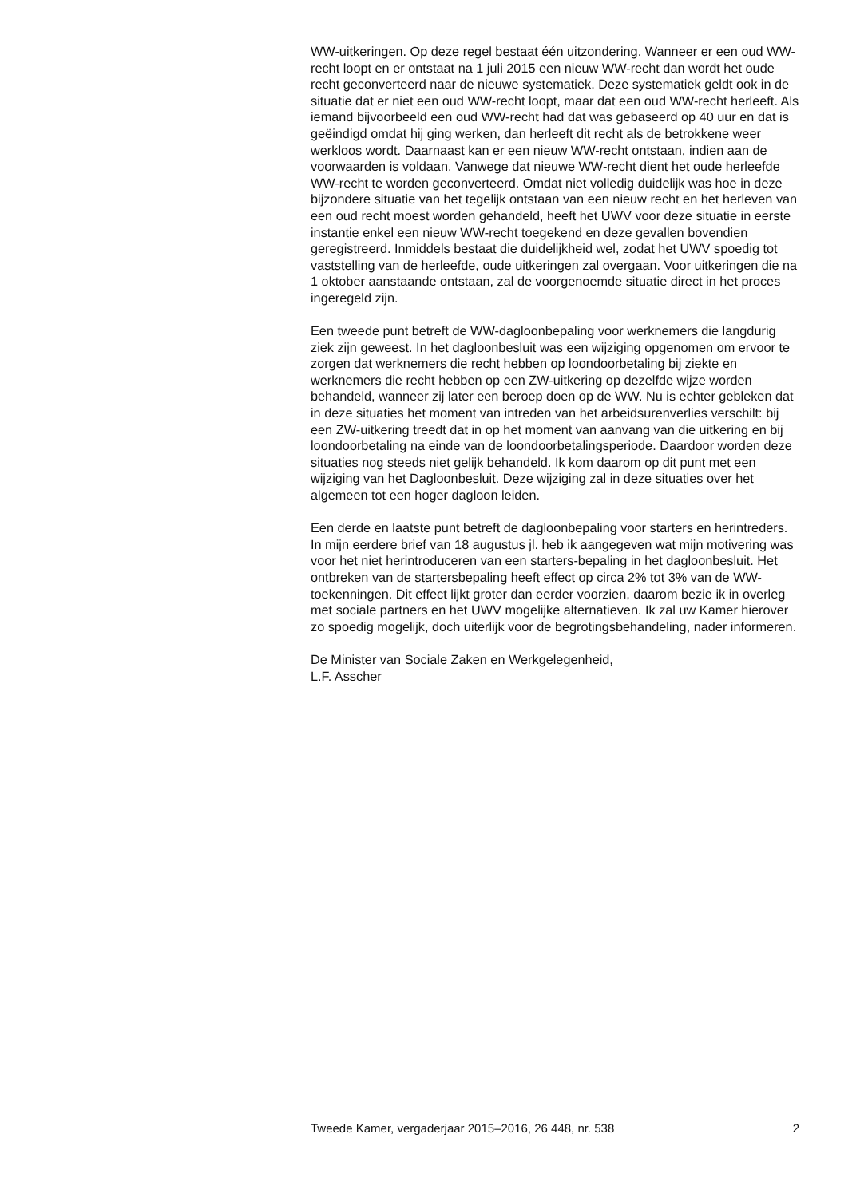WW-uitkeringen. Op deze regel bestaat één uitzondering. Wanneer er een oud WW-recht loopt en er ontstaat na 1 juli 2015 een nieuw WW-recht dan wordt het oude recht geconverteerd naar de nieuwe systematiek. Deze systematiek geldt ook in de situatie dat er niet een oud WW-recht loopt, maar dat een oud WW-recht herleeft. Als iemand bijvoorbeeld een oud WW-recht had dat was gebaseerd op 40 uur en dat is geëindigd omdat hij ging werken, dan herleeft dit recht als de betrokkene weer werkloos wordt. Daarnaast kan er een nieuw WW-recht ontstaan, indien aan de voorwaarden is voldaan. Vanwege dat nieuwe WW-recht dient het oude herleefde WW-recht te worden geconverteerd. Omdat niet volledig duidelijk was hoe in deze bijzondere situatie van het tegelijk ontstaan van een nieuw recht en het herleven van een oud recht moest worden gehandeld, heeft het UWV voor deze situatie in eerste instantie enkel een nieuw WW-recht toegekend en deze gevallen bovendien geregistreerd. Inmiddels bestaat die duidelijkheid wel, zodat het UWV spoedig tot vaststelling van de herleefde, oude uitkeringen zal overgaan. Voor uitkeringen die na 1 oktober aanstaande ontstaan, zal de voorgenoemde situatie direct in het proces ingeregeld zijn.
Een tweede punt betreft de WW-dagloonbepaling voor werknemers die langdurig ziek zijn geweest. In het dagloonbesluit was een wijziging opgenomen om ervoor te zorgen dat werknemers die recht hebben op loondoorbetaling bij ziekte en werknemers die recht hebben op een ZW-uitkering op dezelfde wijze worden behandeld, wanneer zij later een beroep doen op de WW. Nu is echter gebleken dat in deze situaties het moment van intreden van het arbeidsurenverlies verschilt: bij een ZW-uitkering treedt dat in op het moment van aanvang van die uitkering en bij loondoorbetaling na einde van de loondoorbetalingsperiode. Daardoor worden deze situaties nog steeds niet gelijk behandeld. Ik kom daarom op dit punt met een wijziging van het Dagloonbesluit. Deze wijziging zal in deze situaties over het algemeen tot een hoger dagloon leiden.
Een derde en laatste punt betreft de dagloonbepaling voor starters en herintreders. In mijn eerdere brief van 18 augustus jl. heb ik aangegeven wat mijn motivering was voor het niet herintroduceren van een starters-bepaling in het dagloonbesluit. Het ontbreken van de startersbepaling heeft effect op circa 2% tot 3% van de WW-toekenningen. Dit effect lijkt groter dan eerder voorzien, daarom bezie ik in overleg met sociale partners en het UWV mogelijke alternatieven. Ik zal uw Kamer hierover zo spoedig mogelijk, doch uiterlijk voor de begrotingsbehandeling, nader informeren.
De Minister van Sociale Zaken en Werkgelegenheid,
L.F. Asscher
Tweede Kamer, vergaderjaar 2015–2016, 26 448, nr. 538 2